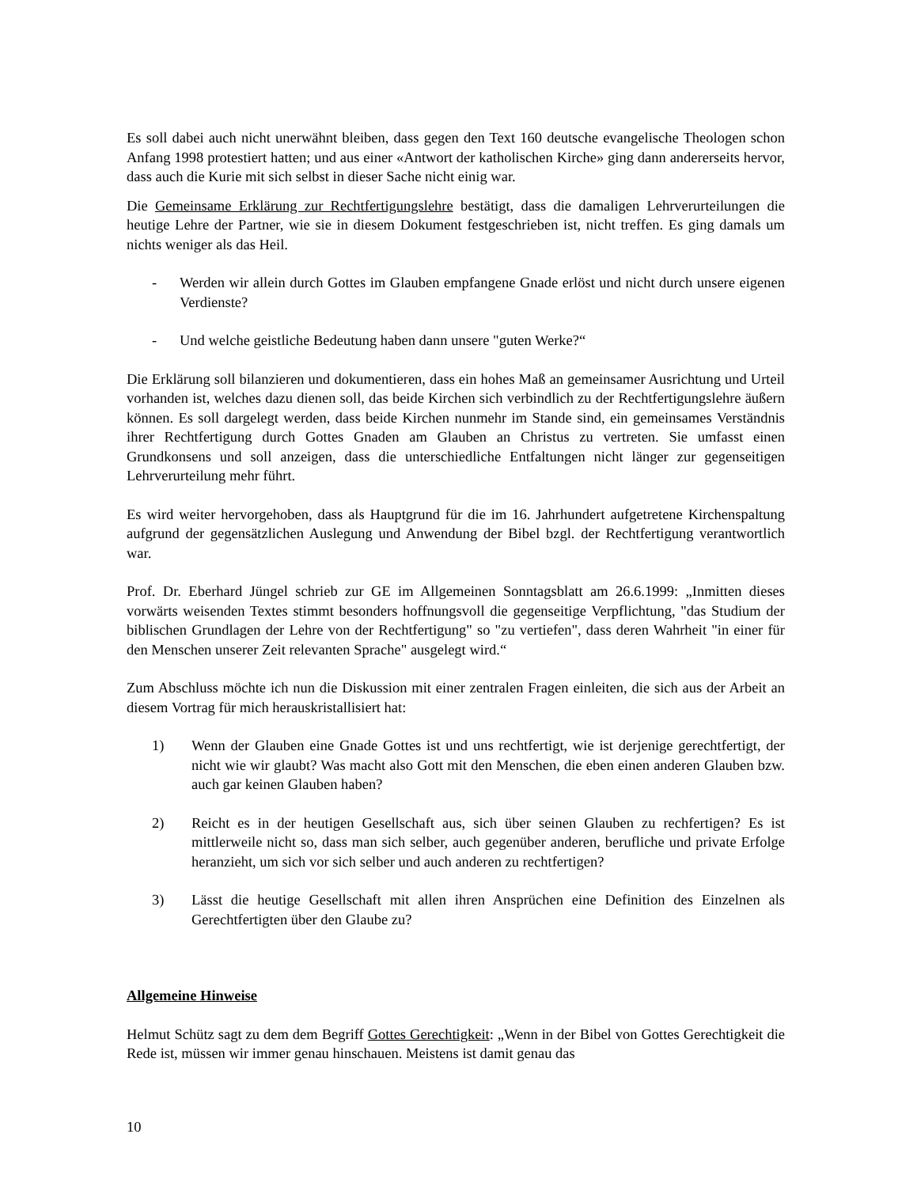Es soll dabei auch nicht unerwähnt bleiben, dass gegen den Text 160 deutsche evangelische Theologen schon Anfang 1998 protestiert hatten; und aus einer «Antwort der katholischen Kirche» ging dann andererseits hervor, dass auch die Kurie mit sich selbst in dieser Sache nicht einig war.
Die Gemeinsame Erklärung zur Rechtfertigungslehre bestätigt, dass die damaligen Lehrverurteilungen die heutige Lehre der Partner, wie sie in diesem Dokument festgeschrieben ist, nicht treffen. Es ging damals um nichts weniger als das Heil.
- Werden wir allein durch Gottes im Glauben empfangene Gnade erlöst und nicht durch unsere eigenen Verdienste?
- Und welche geistliche Bedeutung haben dann unsere "guten Werke?“
Die Erklärung soll bilanzieren und dokumentieren, dass ein hohes Maß an gemeinsamer Ausrichtung und Urteil vorhanden ist, welches dazu dienen soll, das beide Kirchen sich verbindlich zu der Rechtfertigungslehre äußern können. Es soll dargelegt werden, dass beide Kirchen nunmehr im Stande sind, ein gemeinsames Verständnis ihrer Rechtfertigung durch Gottes Gnaden am Glauben an Christus zu vertreten. Sie umfasst einen Grundkonsens und soll anzeigen, dass die unterschiedliche Entfaltungen nicht länger zur gegenseitigen Lehrverurteilung mehr führt.
Es wird weiter hervorgehoben, dass als Hauptgrund für die im 16. Jahrhundert aufgetretene Kirchenspaltung aufgrund der gegensätzlichen Auslegung und Anwendung der Bibel bzgl. der Rechtfertigung verantwortlich war.
Prof. Dr. Eberhard Jüngel schrieb zur GE im Allgemeinen Sonntagsblatt am 26.6.1999: „Inmitten dieses vorwärts weisenden Textes stimmt besonders hoffnungsvoll die gegenseitige Verpflichtung, "das Studium der biblischen Grundlagen der Lehre von der Rechtfertigung" so "zu vertiefen", dass deren Wahrheit "in einer für den Menschen unserer Zeit relevanten Sprache" ausgelegt wird.“
Zum Abschluss möchte ich nun die Diskussion mit einer zentralen Fragen einleiten, die sich aus der Arbeit an diesem Vortrag für mich herauskristallisiert hat:
1) Wenn der Glauben eine Gnade Gottes ist und uns rechtfertigt, wie ist derjenige gerechtfertigt, der nicht wie wir glaubt? Was macht also Gott mit den Menschen, die eben einen anderen Glauben bzw. auch gar keinen Glauben haben?
2) Reicht es in der heutigen Gesellschaft aus, sich über seinen Glauben zu rechfertigen? Es ist mittlerweile nicht so, dass man sich selber, auch gegenüber anderen, berufliche und private Erfolge heranzieht, um sich vor sich selber und auch anderen zu rechtfertigen?
3) Lässt die heutige Gesellschaft mit allen ihren Ansprüchen eine Definition des Einzelnen als Gerechtfertigten über den Glaube zu?
Allgemeine Hinweise
Helmut Schütz sagt zu dem dem Begriff Gottes Gerechtigkeit: „Wenn in der Bibel von Gottes Gerechtigkeit die Rede ist, müssen wir immer genau hinschauen. Meistens ist damit genau das
10